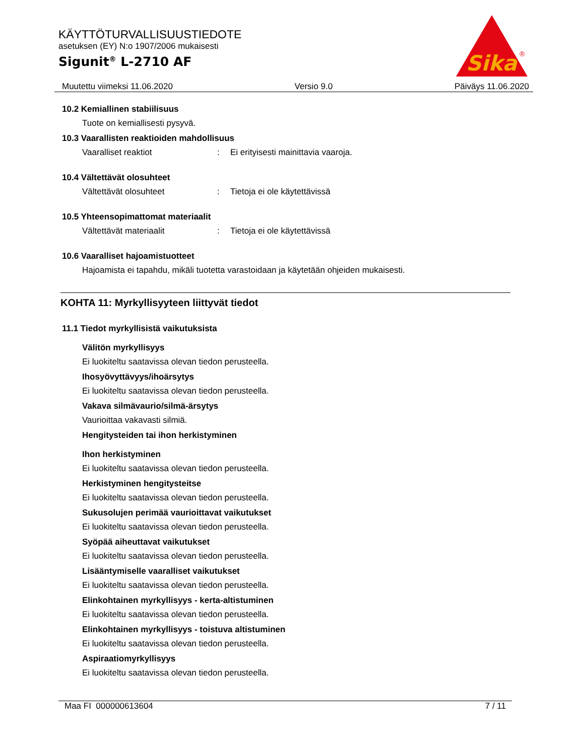KÄYTTÖTURVALLISUUSTIEDOTE
asetuksen (EY) N:o 1907/2006 mukaisesti
Sigunit<sup>®</sup> L-2710 AF
Sika
®
Muutettu viimeksi 11.06.2020 Versio 9.0 Päiväys 11.06.2020
10.2 Kemiallinen stabiilisuus
Tuote on kemiallisesti pysyvä.
10.3 Vaarallisten reaktioiden mahdollisuus
Vaaralliset reaktiot: Ei erityisesti mainittavia vaaroja.
10.4 Vältettävät olosuhteet
Vältettävät olosuhteet: Tietoja ei ole käytettävissä
10.5 Yhteensopimattomat materiaalit
Vältettävät materiaalit: Tietoja ei ole käytettävissä
10.6 Vaaralliset hajoamistuotteet
Hajoamista ei tapahdu, mikäli tuotetta varastoidaan ja käytetään ohjeiden mukaisesti.
KOHTA 11: Myrkyllisyyteen liittyvät tiedot
11.1 Tiedot myrkyllisistä vaikutuksista
Välitön myrkyllisyys
Ei luokiteltu saatavissa olevan tiedon perusteella.
Ihosyövyttävyys/ihoärsytys
Ei luokiteltu saatavissa olevan tiedon perusteella.
Vakava silmävaurio/silmä-ärsytys
Vaurioittaa vakavasti silmiä.
Hengitysteiden tai ihon herkistyminen
Ihon herkistyminen
Ei luokiteltu saatavissa olevan tiedon perusteella.
Herkistyminen hengitysteitse
Ei luokiteltu saatavissa olevan tiedon perusteella.
Sukusolujen perimää vaurioittavat vaikutukset
Ei luokiteltu saatavissa olevan tiedon perusteella.
Syöpää aiheuttavat vaikutukset
Ei luokiteltu saatavissa olevan tiedon perusteella.
Lisääntymiselle vaaralliset vaikutukset
Ei luokiteltu saatavissa olevan tiedon perusteella.
Elinkohtainen myrkyllisyys - kerta-altistuminen
Ei luokiteltu saatavissa olevan tiedon perusteella.
Elinkohtainen myrkyllisyys - toistuva altistuminen
Ei luokiteltu saatavissa olevan tiedon perusteella.
Aspiraatiomyrkyllisyys
Ei luokiteltu saatavissa olevan tiedon perusteella.
Maa FI 000000613604 7 / 11